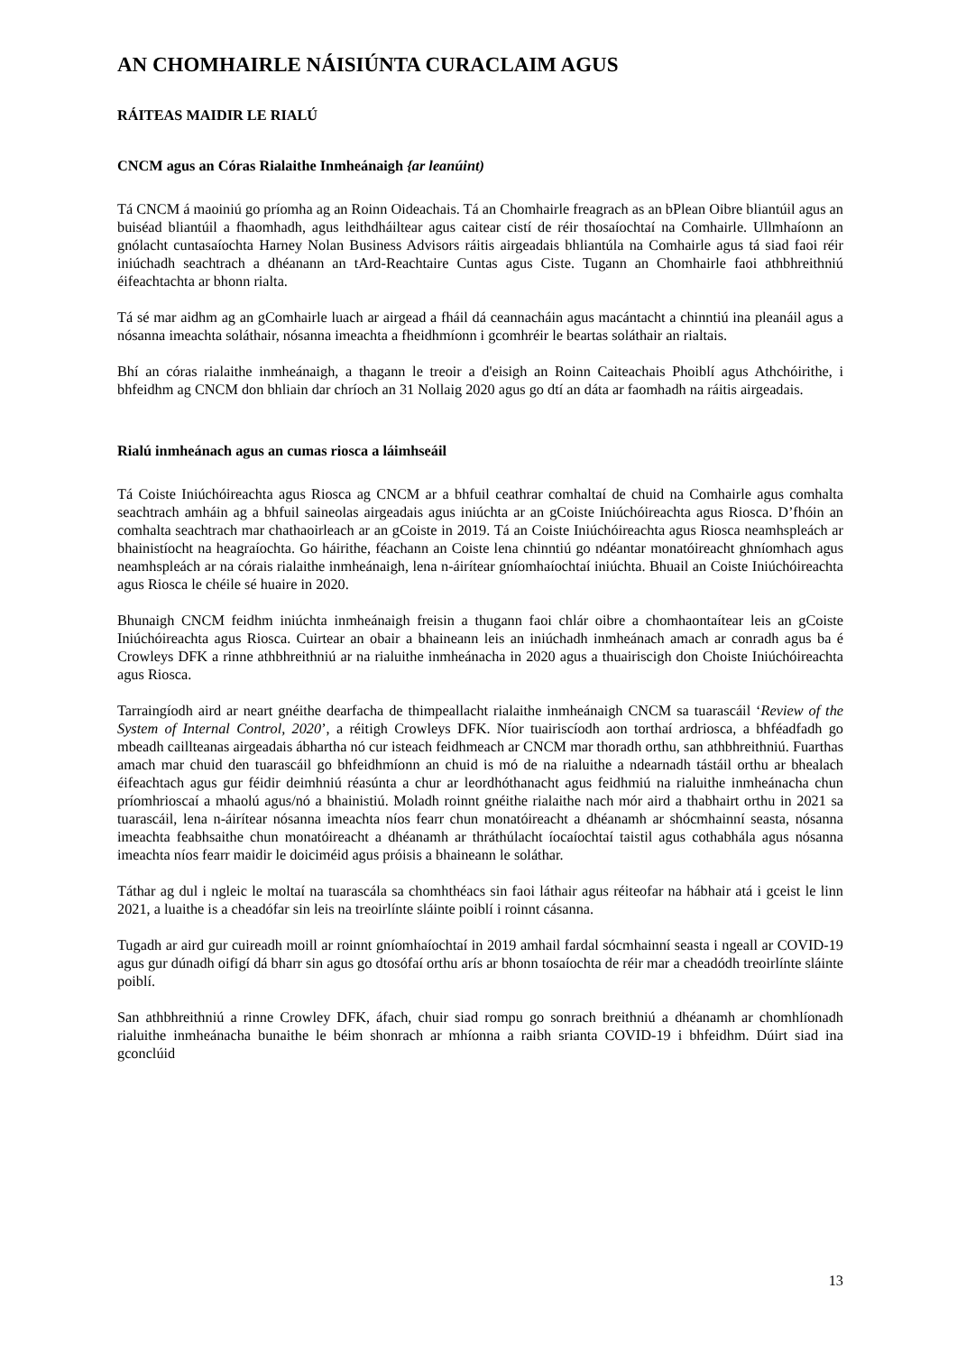AN CHOMHAIRLE NÁISIÚNTA CURACLAIM AGUS
RÁITEAS MAIDIR LE RIALÚ
CNCM agus an Córas Rialaithe Inmheánaigh {ar leanúint)
Tá CNCM á maoiniú go príomha ag an Roinn Oideachais. Tá an Chomhairle freagrach as an bPlean Oibre bliantúil agus an buiséad bliantúil a fhaomhadh, agus leithdháiltear agus caitear cistí de réir thosaíochtaí na Comhairle. Ullmhaíonn an gnólacht cuntasaíochta Harney Nolan Business Advisors ráitis airgeadais bhliantúla na Comhairle agus tá siad faoi réir iniúchadh seachtrach a dhéanann an tArd-Reachtaire Cuntas agus Ciste. Tugann an Chomhairle faoi athbhreithniú éifeachtachta ar bhonn rialta.
Tá sé mar aidhm ag an gComhairle luach ar airgead a fháil dá ceannacháin agus macántacht a chinntiú ina pleanáil agus a nósanna imeachta soláthair, nósanna imeachta a fheidhmíonn i gcomhréir le beartas soláthair an rialtais.
Bhí an córas rialaithe inmheánaigh, a thagann le treoir a d'eisigh an Roinn Caiteachais Phoiblí agus Athchóirithe, i bhfeidhm ag CNCM don bhliain dar chríoch an 31 Nollaig 2020 agus go dtí an dáta ar faomhadh na ráitis airgeadais.
Rialú inmheánach agus an cumas riosca a láimhseáil
Tá Coiste Iniúchóireachta agus Riosca ag CNCM ar a bhfuil ceathrar comhaltaí de chuid na Comhairle agus comhalta seachtrach amháin ag a bhfuil saineolas airgeadais agus iniúchta ar an gCoiste Iniúchóireachta agus Riosca. D’fhóin an comhalta seachtrach mar chathaoirleach ar an gCoiste in 2019. Tá an Coiste Iniúchóireachta agus Riosca neamhspleách ar bhainistíocht na heagraíochta. Go háirithe, féachann an Coiste lena chinntiú go ndéantar monatóireacht ghníomhach agus neamhspleách ar na córais rialaithe inmheánaigh, lena n-áirítear gníomhaíochtaí iniúchta. Bhuail an Coiste Iniúchóireachta agus Riosca le chéile sé huaire in 2020.
Bhunaigh CNCM feidhm iniúchta inmheánaigh freisin a thugann faoi chlár oibre a chomhaontaítear leis an gCoiste Iniúchóireachta agus Riosca. Cuirtear an obair a bhaineann leis an iniúchadh inmheánach amach ar conradh agus ba é Crowleys DFK a rinne athbhreithniú ar na rialuithe inmheánacha in 2020 agus a thuairiscigh don Choiste Iniúchóireachta agus Riosca.
Tarraingíodh aird ar neart gnéithe dearfacha de thimpeallacht rialaithe inmheánaigh CNCM sa tuarascáil ‘Review of the System of Internal Control, 2020’, a réitigh Crowleys DFK. Níor tuairiscíodh aon torthaí ardriosca, a bhféadfadh go mbeadh caillteanas airgeadais ábhartha nó cur isteach feidhmeach ar CNCM mar thoradh orthu, san athbhreithniú. Fuarthas amach mar chuid den tuarascáil go bhfeidhmíonn an chuid is mó de na rialuithe a ndearnadh tástáil orthu ar bhealach éifeachtach agus gur féidir deimhniú réasúnta a chur ar leordhóthanacht agus feidhmiú na rialuithe inmheánacha chun príomhrioscaí a mhaolú agus/nó a bhainistiú. Moladh roinnt gnéithe rialaithe nach mór aird a thabhairt orthu in 2021 sa tuarascáil, lena n-áirítear nósanna imeachta níos fearr chun monatóireacht a dhéanamh ar shócmhainní seasta, nósanna imeachta feabhsaithe chun monatóireacht a dhéanamh ar thráthúlacht íocaíochtaí taistil agus cothabhála agus nósanna imeachta níos fearr maidir le doiciméid agus próisis a bhaineann le soláthar.
Táthar ag dul i ngleic le moltaí na tuarascála sa chomhthéacs sin faoi láthair agus réiteofar na hábhair atá i gceist le linn 2021, a luaithe is a cheadófar sin leis na treoirlínte sláinte poiblí i roinnt cásanna.
Tugadh ar aird gur cuireadh moill ar roinnt gníomhaíochtaí in 2019 amhail fardal sócmhainní seasta i ngeall ar COVID-19 agus gur dúnadh oifigí dá bharr sin agus go dtosófaí orthu arís ar bhonn tosaíochta de réir mar a cheadódh treoirlínte sláinte poiblí.
San athbhreithniú a rinne Crowley DFK, áfach, chuir siad rompu go sonrach breithniú a dhéanamh ar chomhlíonadh rialuithe inmheánacha bunaithe le béim shonrach ar mhíonna a raibh srianta COVID-19 i bhfeidhm. Dúirt siad ina gconclúid
13